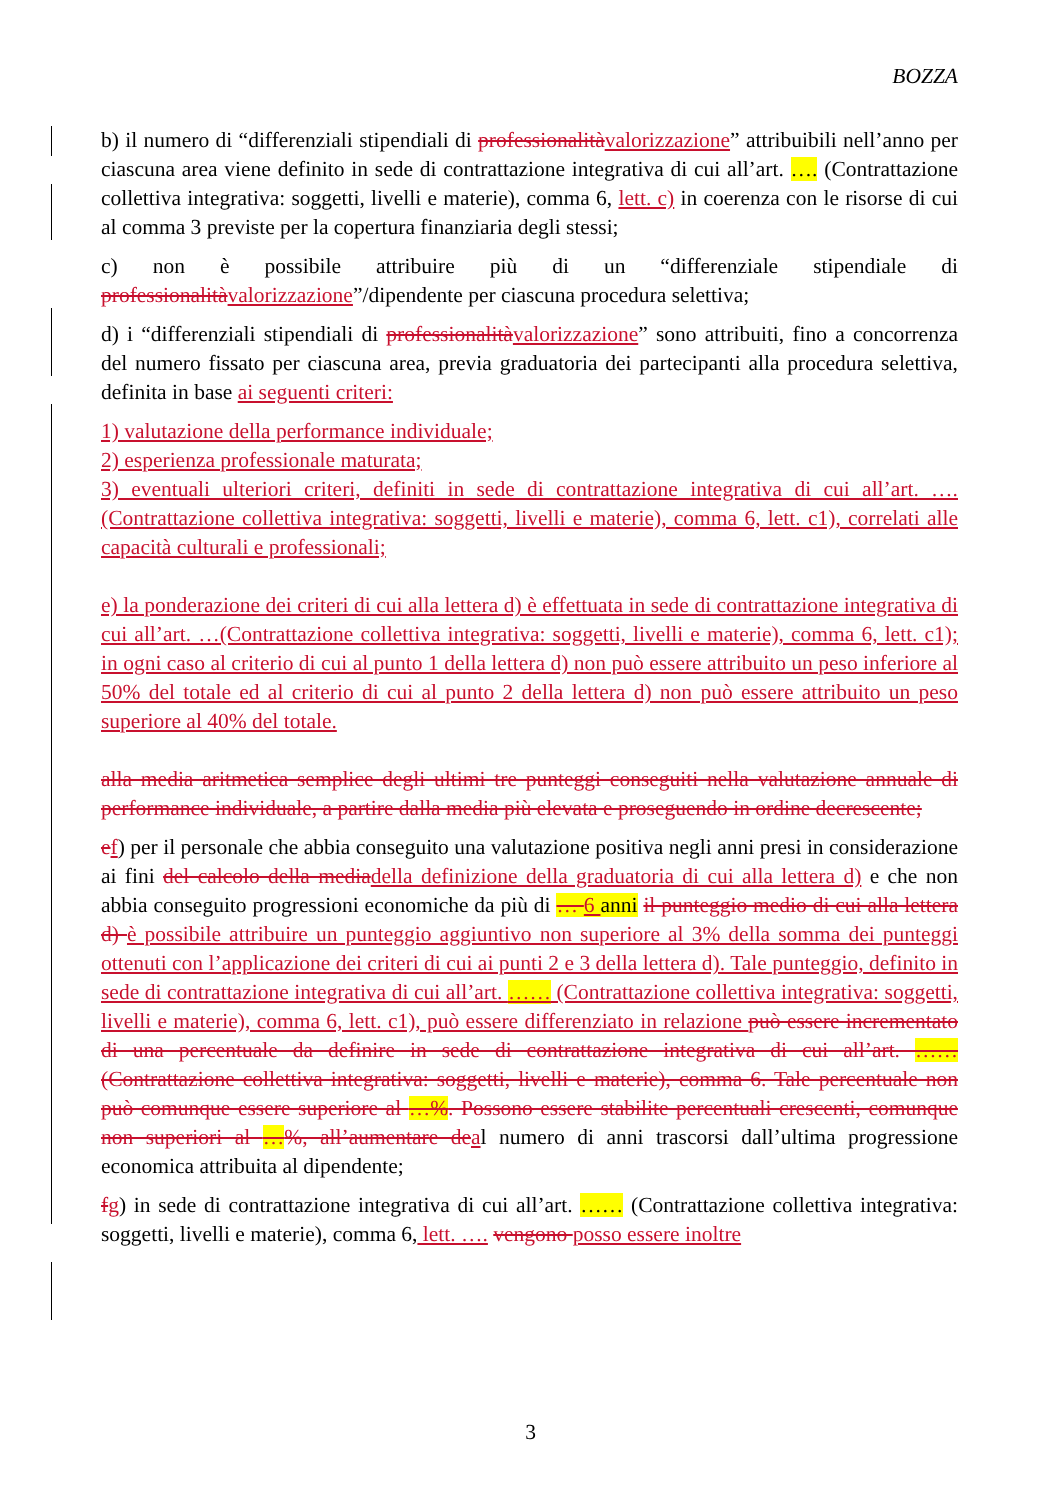BOZZA
b) il numero di “differenziali stipendiali di professionalità valorizzazione” attribuibili nell’anno per ciascuna area viene definito in sede di contrattazione integrativa di cui all’art. …. (Contrattazione collettiva integrativa: soggetti, livelli e materie), comma 6, lett. c) in coerenza con le risorse di cui al comma 3 previste per la copertura finanziaria degli stessi;
c) non è possibile attribuire più di un “differenziale stipendiale di professionalità valorizzazione”/dipendente per ciascuna procedura selettiva;
d) i “differenziali stipendiali di professionalità valorizzazione” sono attribuiti, fino a concorrenza del numero fissato per ciascuna area, previa graduatoria dei partecipanti alla procedura selettiva, definita in base ai seguenti criteri:
1) valutazione della performance individuale;
2) esperienza professionale maturata;
3) eventuali ulteriori criteri, definiti in sede di contrattazione integrativa di cui all’art. ….(Contrattazione collettiva integrativa: soggetti, livelli e materie), comma 6, lett. c1), correlati alle capacità culturali e professionali;
e) la ponderazione dei criteri di cui alla lettera d) è effettuata in sede di contrattazione integrativa di cui all’art. …(Contrattazione collettiva integrativa: soggetti, livelli e materie), comma 6, lett. c1); in ogni caso al criterio di cui al punto 1 della lettera d) non può essere attribuito un peso inferiore al 50% del totale ed al criterio di cui al punto 2 della lettera d) non può essere attribuito un peso superiore al 40% del totale.
alla media aritmetica semplice degli ultimi tre punteggi conseguiti nella valutazione annuale di performance individuale, a partire dalla media più elevata e proseguendo in ordine decrescente;
ef) per il personale che abbia conseguito una valutazione positiva negli anni presi in considerazione ai fini del calcolo della media della definizione della graduatoria di cui alla lettera d) e che non abbia conseguito progressioni economiche da più di … 6 anni il punteggio medio di cui alla lettera d) è possibile attribuire un punteggio aggiuntivo non superiore al 3% della somma dei punteggi ottenuti con l’applicazione dei criteri di cui ai punti 2 e 3 della lettera d). Tale punteggio, definito in sede di contrattazione integrativa di cui all’art. …… (Contrattazione collettiva integrativa: soggetti, livelli e materie), comma 6, lett. c1), può essere differenziato in relazione può essere incrementato di una percentuale da definire in sede di contrattazione integrativa di cui all’art. …… (Contrattazione collettiva integrativa: soggetti, livelli e materie), comma 6. Tale percentuale non può comunque essere superiore al …%. Possono essere stabilite percentuali crescenti, comunque non superiori al …%, all’aumentare de al numero di anni trascorsi dall’ultima progressione economica attribuita al dipendente;
fg) in sede di contrattazione integrativa di cui all’art. …… (Contrattazione collettiva integrativa: soggetti, livelli e materie), comma 6, lett. …. vengono posso essere inoltre
3